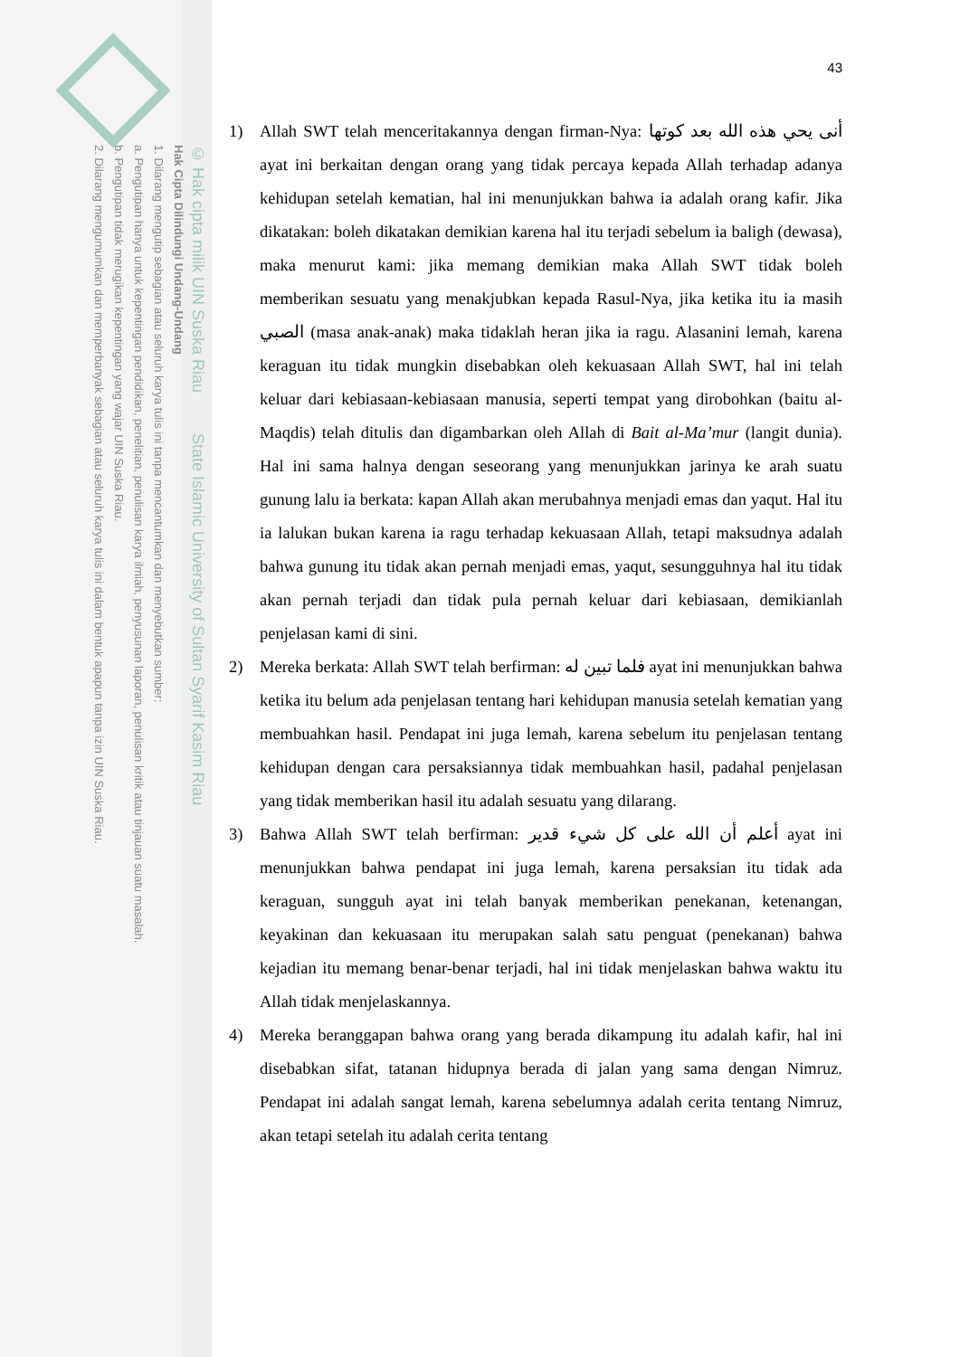© Hak cipta milik UIN Suska Riau State Islamic University of Sultan Syarif Kasim Riau
Hak Cipta Dilindungi Undang-Undang
1. Dilarang mengutip sebagian atau seluruh karya tulis ini tanpa mencantumkan dan menyebutkan sumber:
a. Pengutipan hanya untuk kepentingan pendidikan, penelitian, penulisan karya ilmiah, penyusunan laporan, penulisan kritik atau tinjauan suatu masalah.
b. Pengutipan tidak merugikan kepentingan yang wajar UIN Suska Riau.
2. Dilarang mengumumkan dan memperbanyak sebagian atau seluruh karya tulis ini dalam bentuk apapun tanpa izin UIN Suska Riau.
43
1) Allah SWT telah menceritakannya dengan firman-Nya: أنى يحي هذه الله بعد كوتها ayat ini berkaitan dengan orang yang tidak percaya kepada Allah terhadap adanya kehidupan setelah kematian, hal ini menunjukkan bahwa ia adalah orang kafir. Jika dikatakan: boleh dikatakan demikian karena hal itu terjadi sebelum ia baligh (dewasa), maka menurut kami: jika memang demikian maka Allah SWT tidak boleh memberikan sesuatu yang menakjubkan kepada Rasul-Nya, jika ketika itu ia masih الصبي (masa anak-anak) maka tidaklah heran jika ia ragu. Alasanini lemah, karena keraguan itu tidak mungkin disebabkan oleh kekuasaan Allah SWT, hal ini telah keluar dari kebiasaan-kebiasaan manusia, seperti tempat yang dirobohkan (baitu al-Maqdis) telah ditulis dan digambarkan oleh Allah di Bait al-Ma’mur (langit dunia). Hal ini sama halnya dengan seseorang yang menunjukkan jarinya ke arah suatu gunung lalu ia berkata: kapan Allah akan merubahnya menjadi emas dan yaqut. Hal itu ia lalukan bukan karena ia ragu terhadap kekuasaan Allah, tetapi maksudnya adalah bahwa gunung itu tidak akan pernah menjadi emas, yaqut, sesungguhnya hal itu tidak akan pernah terjadi dan tidak pula pernah keluar dari kebiasaan, demikianlah penjelasan kami di sini.
2) Mereka berkata: Allah SWT telah berfirman: فلما تبين له ayat ini menunjukkan bahwa ketika itu belum ada penjelasan tentang hari kehidupan manusia setelah kematian yang membuahkan hasil. Pendapat ini juga lemah, karena sebelum itu penjelasan tentang kehidupan dengan cara persaksiannya tidak membuahkan hasil, padahal penjelasan yang tidak memberikan hasil itu adalah sesuatu yang dilarang.
3) Bahwa Allah SWT telah berfirman: أعلم أن الله على كل شيء قدير ayat ini menunjukkan bahwa pendapat ini juga lemah, karena persaksian itu tidak ada keraguan, sungguh ayat ini telah banyak memberikan penekanan, ketenangan, keyakinan dan kekuasaan itu merupakan salah satu penguat (penekanan) bahwa kejadian itu memang benar-benar terjadi, hal ini tidak menjelaskan bahwa waktu itu Allah tidak menjelaskannya.
4) Mereka beranggapan bahwa orang yang berada dikampung itu adalah kafir, hal ini disebabkan sifat, tatanan hidupnya berada di jalan yang sama dengan Nimruz. Pendapat ini adalah sangat lemah, karena sebelumnya adalah cerita tentang Nimruz, akan tetapi setelah itu adalah cerita tentang